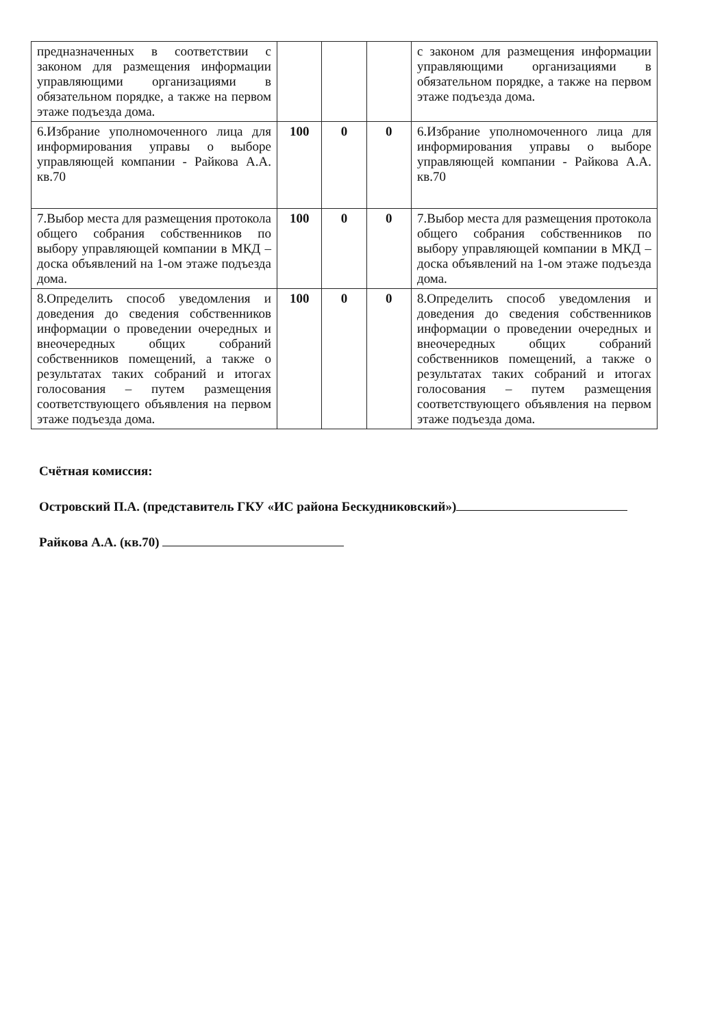| предназначенных в соответствии с законом для размещения информации управляющими организациями в обязательном порядке, а также на первом этаже подъезда дома. | | | | с законом для размещения информации управляющими организациями в обязательном порядке, а также на первом этаже подъезда дома. |
| 6.Избрание уполномоченного лица для информирования управы о выборе управляющей компании - Райкова А.А. кв.70 | 100 | 0 | 0 | 6.Избрание уполномоченного лица для информирования управы о выборе управляющей компании - Райкова А.А. кв.70 |
| 7.Выбор места для размещения протокола общего собрания собственников по выбору управляющей компании в МКД – доска объявлений на 1-ом этаже подъезда дома. | 100 | 0 | 0 | 7.Выбор места для размещения протокола общего собрания собственников по выбору управляющей компании в МКД – доска объявлений на 1-ом этаже подъезда дома. |
| 8.Определить способ уведомления и доведения до сведения собственников информации о проведении очередных и внеочередных общих собраний собственников помещений, а также о результатах таких собраний и итогах голосования – путем размещения соответствующего объявления на первом этаже подъезда дома. | 100 | 0 | 0 | 8.Определить способ уведомления и доведения до сведения собственников информации о проведении очередных и внеочередных общих собраний собственников помещений, а также о результатах таких собраний и итогах голосования – путем размещения соответствующего объявления на первом этаже подъезда дома. |
Счётная комиссия:
Островский П.А. (представитель ГКУ «ИС района Бескудниковский»)
Райкова А.А. (кв.70)